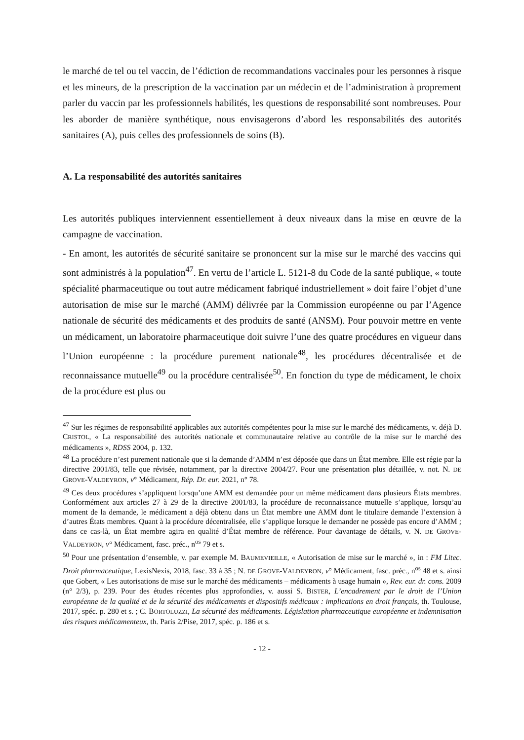le marché de tel ou tel vaccin, de l’édiction de recommandations vaccinales pour les personnes à risque et les mineurs, de la prescription de la vaccination par un méde­cin et de l’administration à proprement parler du vaccin par les professionnels habili­tés, les questions de responsabilité sont nombreuses. Pour les aborder de manière synthétique, nous envisagerons d’abord les responsabilités des autorités sanitaires (A), puis celles des professionnels de soins (B).
A. La responsabilité des autorités sanitaires
Les autorités publiques interviennent essentiellement à deux niveaux dans la mise en œuvre de la campagne de vaccination.
- En amont, les autorités de sécurité sanitaire se prononcent sur la mise sur le marché des vaccins qui sont administrés à la population<sup>47</sup>. En vertu de l’article L. 5121-8 du Code de la santé publique, « toute spécialité pharmaceutique ou tout autre médica­ment fabriqué industriellement » doit faire l’objet d’une autorisation de mise sur le marché (AMM) délivrée par la Commission européenne ou par l’Agence nationale de sécurité des médicaments et des produits de santé (ANSM). Pour pouvoir mettre en vente un médicament, un laboratoire pharmaceutique doit suivre l’une des quatre procédures en vigueur dans l’Union européenne : la procédure purement nationale<sup>48</sup>, les procédures décentralisée et de reconnaissance mutuelle<sup>49</sup> ou la procédure centra­lisée<sup>50</sup>. En fonction du type de médicament, le choix de la procédure est plus ou
<sup>47</sup> Sur les régimes de responsabilité applicables aux autorités compétentes pour la mise sur le marché des médicaments, v. déjà D. CRISTOL, « La responsabilité des autorités nationale et communautaire relative au contrôle de la mise sur le marché des médicaments », RDSS 2004, p. 132.
<sup>48</sup> La procédure n’est purement nationale que si la demande d’AMM n’est déposée que dans un État membre. Elle est régie par la directive 2001/83, telle que révisée, notamment, par la directive 2004/27. Pour une présentation plus détaillée, v. not. N. DE GROVE-VALDEYRON, v° Médicament, Rép. Dr. eur. 2021, n° 78.
<sup>49</sup> Ces deux procédures s’appliquent lorsqu’une AMM est demandée pour un même médicament dans plusieurs États membres. Conformément aux articles 27 à 29 de la directive 2001/83, la procédure de reconnaissance mutuelle s’applique, lorsqu’au moment de la demande, le médicament a déjà obtenu dans un État membre une AMM dont le titulaire demande l’extension à d’autres États membres. Quant à la procédure décentralisée, elle s’applique lorsque le demander ne possède pas encore d’AMM ; dans ce cas-là, un État membre agira en qualité d’État membre de référence. Pour davantage de détails, v. N. DE GROVE-VALDEYRON, v° Médicament, fasc. préc., n<sup>os</sup> 79 et s.
<sup>50</sup> Pour une présentation d’ensemble, v. par exemple M. BAUMEVIEILLE, « Autorisation de mise sur le marché », in : FM Litec. Droit pharmaceutique, LexisNexis, 2018, fasc. 33 à 35 ; N. DE GROVE-VALDEYRON, v° Médicament, fasc. préc., n<sup>os</sup> 48 et s. ainsi que Gobert, « Les autorisations de mise sur le marché des médicaments – médicaments à usage humain », Rev. eur. dr. cons. 2009 (n° 2/3), p. 239. Pour des études récentes plus approfondies, v. aussi S. BISTER, L’encadrement par le droit de l’Union européenne de la quali­té et de la sécurité des médicaments et dispositifs médicaux : implications en droit français, th. Toulouse, 2017, spéc. p. 280 et s. ; C. BORTOLUZZI, La sécurité des médicaments. Législation pharmaceutique européenne et indemnisation des risques médicamenteux, th. Paris 2/Pise, 2017, spéc. p. 186 et s.
- 12 -